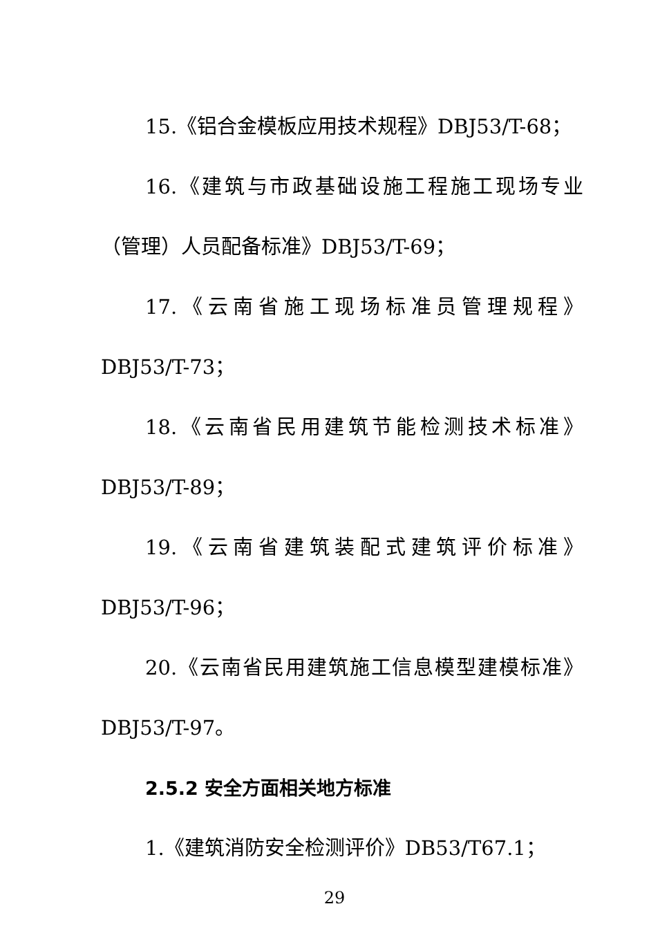15.《铝合金模板应用技术规程》DBJ53/T-68；
16.《建筑与市政基础设施工程施工现场专业
（管理）人员配备标准》DBJ53/T-69；
17.《云南省施工现场标准员管理规程》
DBJ53/T-73；
18.《云南省民用建筑节能检测技术标准》
DBJ53/T-89；
19.《云南省建筑装配式建筑评价标准》
DBJ53/T-96；
20.《云南省民用建筑施工信息模型建模标准》
DBJ53/T-97。
2.5.2 安全方面相关地方标准
1.《建筑消防安全检测评价》DB53/T67.1；
29